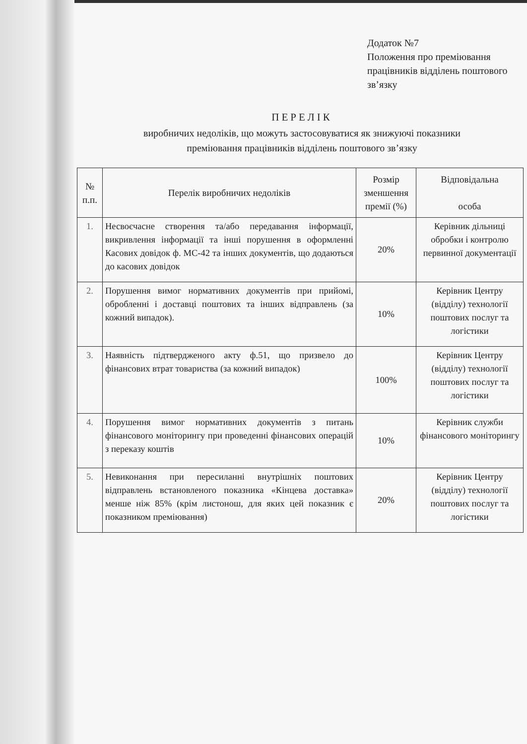Додаток №7
Положення про преміювання працівників відділень поштового зв’язку
ПЕРЕЛІК
виробничих недоліків, що можуть застосовуватися як знижуючі показники
преміювання працівників відділень поштового зв’язку
| № п.п. | Перелік виробничих недоліків | Розмір зменшення премії (%) | Відповідальна особа |
| --- | --- | --- | --- |
| 1. | Несвоєчасне створення та/або передавання інформації, викривлення інформації та інші порушення в оформленні Касових довідок ф. МС-42 та інших документів, що додаються до касових довідок | 20% | Керівник дільниці обробки і контролю первинної документації |
| 2. | Порушення вимог нормативних документів при прийомі, обробленні і доставці поштових та інших відправлень (за кожний випадок). | 10% | Керівник Центру (відділу) технології поштових послуг та логістики |
| 3. | Наявність підтвердженого акту ф.51, що призвело до фінансових втрат товариства (за кожний випадок) | 100% | Керівник Центру (відділу) технології поштових послуг та логістики |
| 4. | Порушення вимог нормативних документів з питань фінансового моніторингу при проведенні фінансових операцій з переказу коштів | 10% | Керівник служби фінансового моніторингу |
| 5. | Невиконання при пересиланні внутрішніх поштових відправлень встановленого показника «Кінцева доставка» менше ніж 85% (крім листонош, для яких цей показник є показником преміювання) | 20% | Керівник Центру (відділу) технології поштових послуг та логістики |